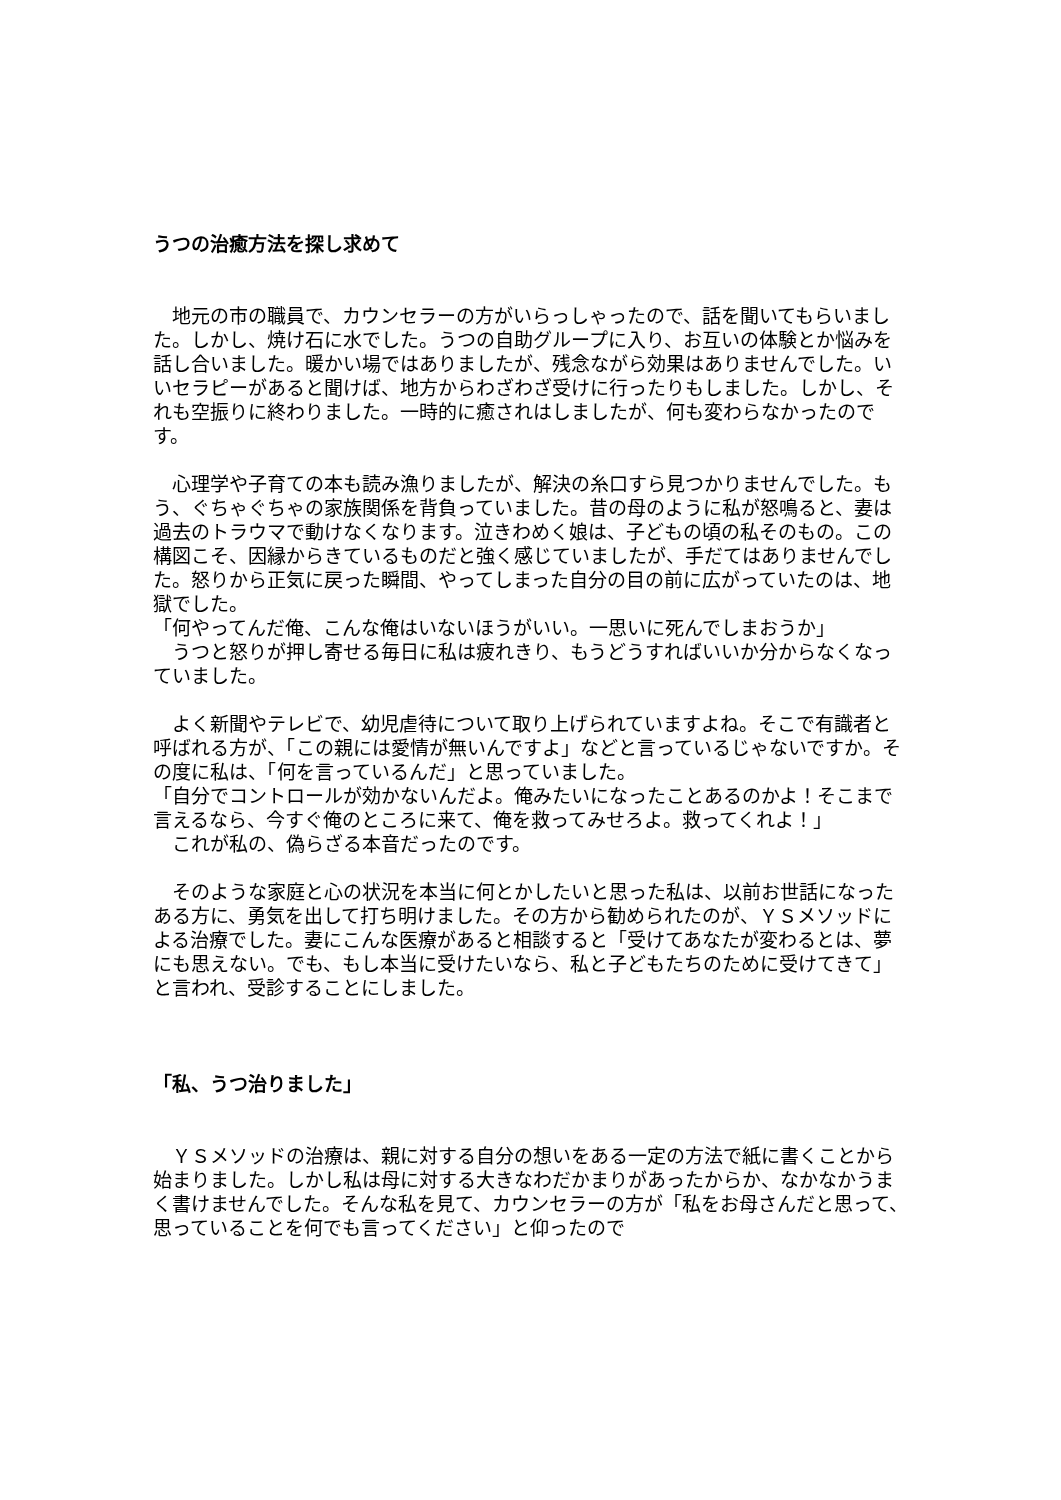うつの治癒方法を探し求めて
　地元の市の職員で、カウンセラーの方がいらっしゃったので、話を聞いてもらいました。しかし、焼け石に水でした。うつの自助グループに入り、お互いの体験とか悩みを話し合いました。暖かい場ではありましたが、残念ながら効果はありませんでした。いいセラピーがあると聞けば、地方からわざわざ受けに行ったりもしました。しかし、それも空振りに終わりました。一時的に癒されはしましたが、何も変わらなかったのです。
　心理学や子育ての本も読み漁りましたが、解決の糸口すら見つかりませんでした。もう、ぐちゃぐちゃの家族関係を背負っていました。昔の母のように私が怒鳴ると、妻は過去のトラウマで動けなくなります。泣きわめく娘は、子どもの頃の私そのもの。この構図こそ、因縁からきているものだと強く感じていましたが、手だてはありませんでした。怒りから正気に戻った瞬間、やってしまった自分の目の前に広がっていたのは、地獄でした。
「何やってんだ俺、こんな俺はいないほうがいい。一思いに死んでしまおうか」
　うつと怒りが押し寄せる毎日に私は疲れきり、もうどうすればいいか分からなくなっていました。
　よく新聞やテレビで、幼児虐待について取り上げられていますよね。そこで有識者と呼ばれる方が、「この親には愛情が無いんですよ」などと言っているじゃないですか。その度に私は、「何を言っているんだ」と思っていました。
「自分でコントロールが効かないんだよ。俺みたいになったことあるのかよ！そこまで言えるなら、今すぐ俺のところに来て、俺を救ってみせろよ。救ってくれよ！」
　これが私の、偽らざる本音だったのです。
　そのような家庭と心の状況を本当に何とかしたいと思った私は、以前お世話になったある方に、勇気を出して打ち明けました。その方から勧められたのが、ＹＳメソッドによる治療でした。妻にこんな医療があると相談すると「受けてあなたが変わるとは、夢にも思えない。でも、もし本当に受けたいなら、私と子どもたちのために受けてきて」と言われ、受診することにしました。
「私、うつ治りました」
　ＹＳメソッドの治療は、親に対する自分の想いをある一定の方法で紙に書くことから始まりました。しかし私は母に対する大きなわだかまりがあったからか、なかなかうまく書けませんでした。そんな私を見て、カウンセラーの方が「私をお母さんだと思って、思っていることを何でも言ってください」と仰ったので